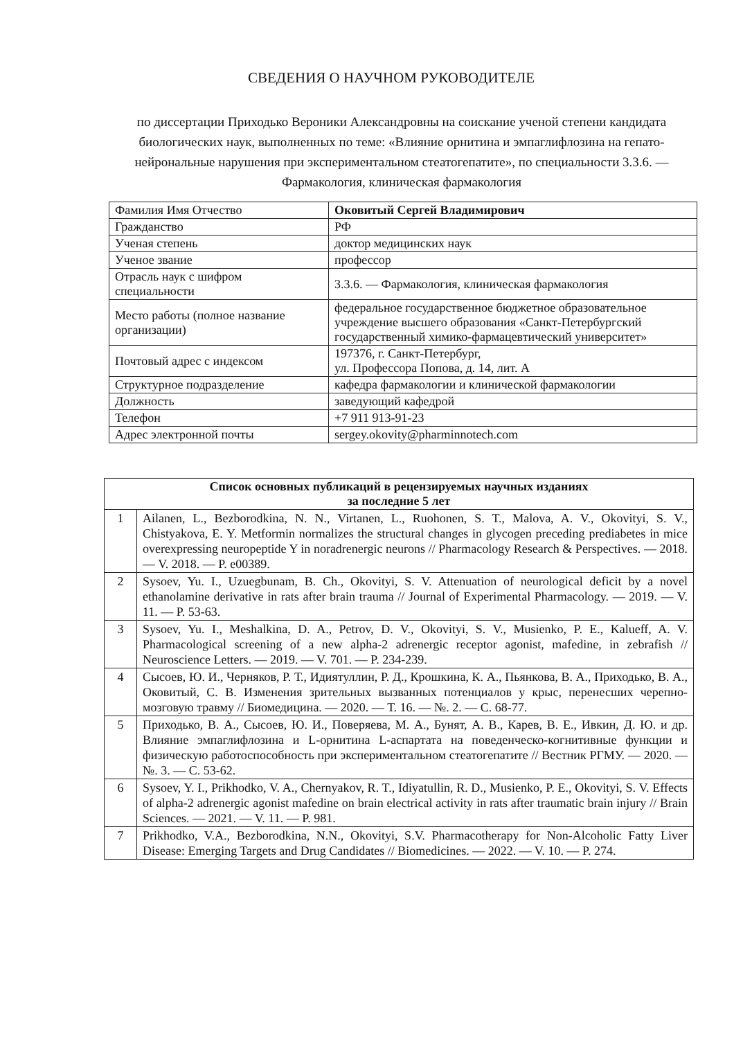СВЕДЕНИЯ О НАУЧНОМ РУКОВОДИТЕЛЕ
по диссертации Приходько Вероники Александровны на соискание ученой степени кандидата биологических наук, выполненных по теме: «Влияние орнитина и эмпаглифлозина на гепато-нейрональные нарушения при экспериментальном стеатогепатите», по специальности 3.3.6. — Фармакология, клиническая фармакология
| Фамилия Имя Отчество | Оковитый Сергей Владимирович |
| Гражданство | РФ |
| Ученая степень | доктор медицинских наук |
| Ученое звание | профессор |
| Отрасль наук с шифром специальности | 3.3.6. — Фармакология, клиническая фармакология |
| Место работы (полное название организации) | федеральное государственное бюджетное образовательное учреждение высшего образования «Санкт-Петербургский государственный химико-фармацевтический университет» |
| Почтовый адрес с индексом | 197376, г. Санкт-Петербург, ул. Профессора Попова, д. 14, лит. А |
| Структурное подразделение | кафедра фармакологии и клинической фармакологии |
| Должность | заведующий кафедрой |
| Телефон | +7 911 913-91-23 |
| Адрес электронной почты | sergey.okovity@pharminnotech.com |
| Список основных публикаций в рецензируемых научных изданиях за последние 5 лет | |
| --- | --- |
| 1 | Ailanen, L., Bezborodkina, N. N., Virtanen, L., Ruohonen, S. T., Malova, A. V., Okovityi, S. V., Chistyakova, E. Y. Metformin normalizes the structural changes in glycogen preceding prediabetes in mice overexpressing neuropeptide Y in noradrenergic neurons // Pharmacology Research & Perspectives. — 2018. — V. 2018. — P. e00389. |
| 2 | Sysoev, Yu. I., Uzuegbunam, B. Ch., Okovityi, S. V. Attenuation of neurological deficit by a novel ethanolamine derivative in rats after brain trauma // Journal of Experimental Pharmacology. — 2019. — V. 11. — P. 53-63. |
| 3 | Sysoev, Yu. I., Meshalkina, D. A., Petrov, D. V., Okovityi, S. V., Musienko, P. E., Kalueff, A. V. Pharmacological screening of a new alpha-2 adrenergic receptor agonist, mafedine, in zebrafish // Neuroscience Letters. — 2019. — V. 701. — P. 234-239. |
| 4 | Сысоев, Ю. И., Черняков, Р. Т., Идиятуллин, Р. Д., Крошкина, К. А., Пьянкова, В. А., Приходько, В. А., Оковитый, С. В. Изменения зрительных вызванных потенциалов у крыс, перенесших черепно-мозговую травму // Биомедицина. — 2020. — Т. 16. — №. 2. — С. 68-77. |
| 5 | Приходько, В. А., Сысоев, Ю. И., Поверяева, М. А., Бунят, А. В., Карев, В. Е., Ивкин, Д. Ю. и др. Влияние эмпаглифлозина и L-орнитина L-аспартата на поведенческо-когнитивные функции и физическую работоспособность при экспериментальном стеатогепатите // Вестник РГМУ. — 2020. — №. 3. — С. 53-62. |
| 6 | Sysoev, Y. I., Prikhodko, V. A., Chernyakov, R. T., Idiyatullin, R. D., Musienko, P. E., Okovityi, S. V. Effects of alpha-2 adrenergic agonist mafedine on brain electrical activity in rats after traumatic brain injury // Brain Sciences. — 2021. — V. 11. — P. 981. |
| 7 | Prikhodko, V.A., Bezborodkina, N.N., Okovityi, S.V. Pharmacotherapy for Non-Alcoholic Fatty Liver Disease: Emerging Targets and Drug Candidates // Biomedicines. — 2022. — V. 10. — P. 274. |